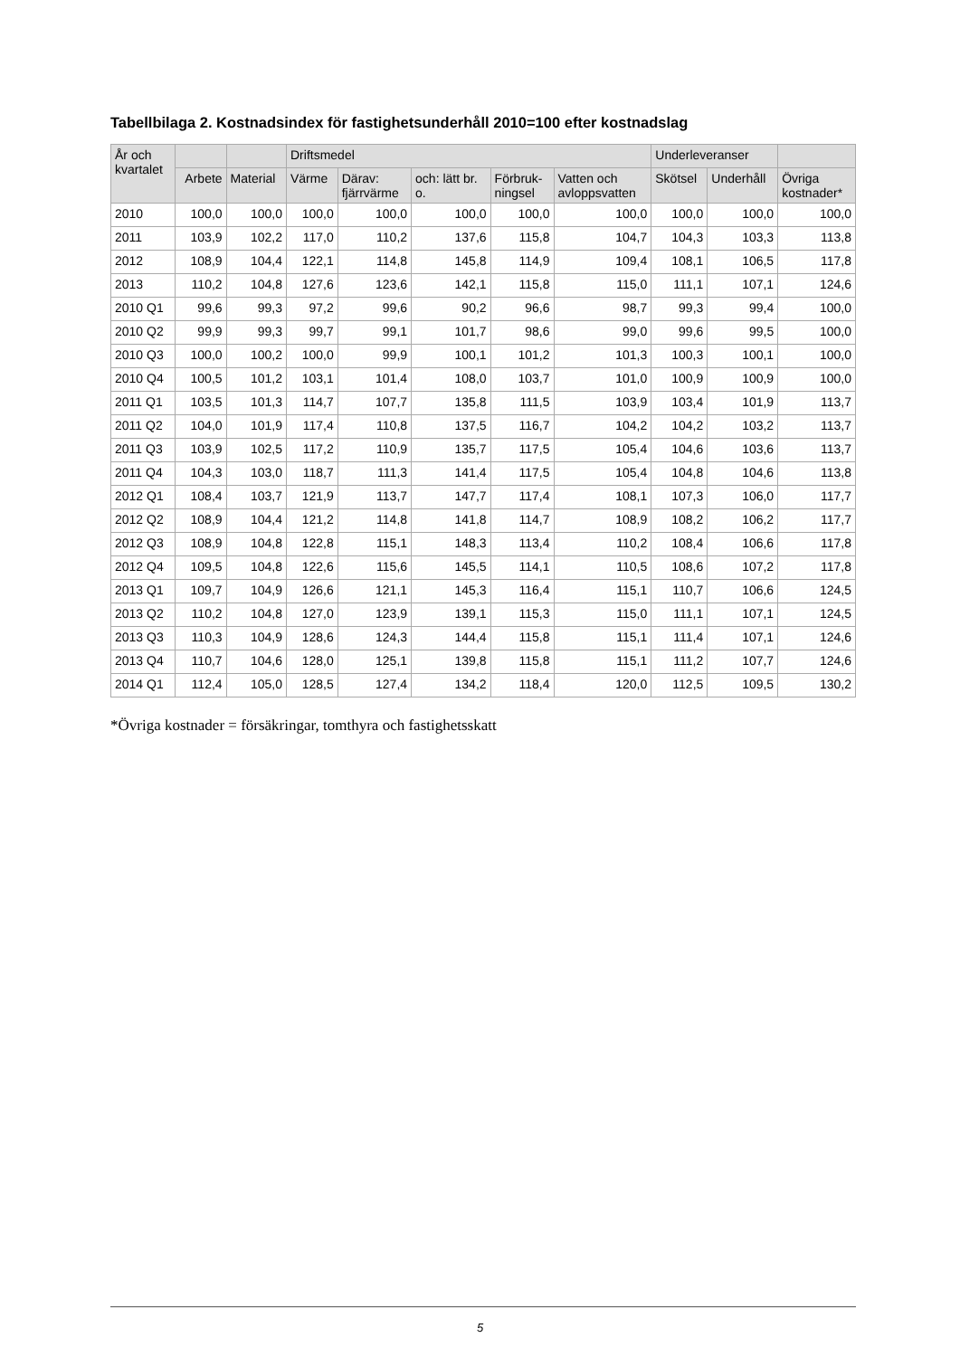Tabellbilaga 2. Kostnadsindex för fastighetsunderhåll 2010=100 efter kostnadslag
| År och kvartalet | | | Driftsmedel | | | | | Underleveranser | | |
| --- | --- | --- | --- | --- | --- | --- | --- | --- | --- | --- |
| | Arbete | Material | Värme | Därav: fjärrvärme | och: lätt br. o. | Förbruk- ningsel | Vatten och avloppsvatten | Skötsel | Underhåll | Övriga kostnader* |
| 2010 | 100,0 | 100,0 | 100,0 | 100,0 | 100,0 | 100,0 | 100,0 | 100,0 | 100,0 | 100,0 |
| 2011 | 103,9 | 102,2 | 117,0 | 110,2 | 137,6 | 115,8 | 104,7 | 104,3 | 103,3 | 113,8 |
| 2012 | 108,9 | 104,4 | 122,1 | 114,8 | 145,8 | 114,9 | 109,4 | 108,1 | 106,5 | 117,8 |
| 2013 | 110,2 | 104,8 | 127,6 | 123,6 | 142,1 | 115,8 | 115,0 | 111,1 | 107,1 | 124,6 |
| 2010 Q1 | 99,6 | 99,3 | 97,2 | 99,6 | 90,2 | 96,6 | 98,7 | 99,3 | 99,4 | 100,0 |
| 2010 Q2 | 99,9 | 99,3 | 99,7 | 99,1 | 101,7 | 98,6 | 99,0 | 99,6 | 99,5 | 100,0 |
| 2010 Q3 | 100,0 | 100,2 | 100,0 | 99,9 | 100,1 | 101,2 | 101,3 | 100,3 | 100,1 | 100,0 |
| 2010 Q4 | 100,5 | 101,2 | 103,1 | 101,4 | 108,0 | 103,7 | 101,0 | 100,9 | 100,9 | 100,0 |
| 2011 Q1 | 103,5 | 101,3 | 114,7 | 107,7 | 135,8 | 111,5 | 103,9 | 103,4 | 101,9 | 113,7 |
| 2011 Q2 | 104,0 | 101,9 | 117,4 | 110,8 | 137,5 | 116,7 | 104,2 | 104,2 | 103,2 | 113,7 |
| 2011 Q3 | 103,9 | 102,5 | 117,2 | 110,9 | 135,7 | 117,5 | 105,4 | 104,6 | 103,6 | 113,7 |
| 2011 Q4 | 104,3 | 103,0 | 118,7 | 111,3 | 141,4 | 117,5 | 105,4 | 104,8 | 104,6 | 113,8 |
| 2012 Q1 | 108,4 | 103,7 | 121,9 | 113,7 | 147,7 | 117,4 | 108,1 | 107,3 | 106,0 | 117,7 |
| 2012 Q2 | 108,9 | 104,4 | 121,2 | 114,8 | 141,8 | 114,7 | 108,9 | 108,2 | 106,2 | 117,7 |
| 2012 Q3 | 108,9 | 104,8 | 122,8 | 115,1 | 148,3 | 113,4 | 110,2 | 108,4 | 106,6 | 117,8 |
| 2012 Q4 | 109,5 | 104,8 | 122,6 | 115,6 | 145,5 | 114,1 | 110,5 | 108,6 | 107,2 | 117,8 |
| 2013 Q1 | 109,7 | 104,9 | 126,6 | 121,1 | 145,3 | 116,4 | 115,1 | 110,7 | 106,6 | 124,5 |
| 2013 Q2 | 110,2 | 104,8 | 127,0 | 123,9 | 139,1 | 115,3 | 115,0 | 111,1 | 107,1 | 124,5 |
| 2013 Q3 | 110,3 | 104,9 | 128,6 | 124,3 | 144,4 | 115,8 | 115,1 | 111,4 | 107,1 | 124,6 |
| 2013 Q4 | 110,7 | 104,6 | 128,0 | 125,1 | 139,8 | 115,8 | 115,1 | 111,2 | 107,7 | 124,6 |
| 2014 Q1 | 112,4 | 105,0 | 128,5 | 127,4 | 134,2 | 118,4 | 120,0 | 112,5 | 109,5 | 130,2 |
*Övriga kostnader = försäkringar, tomthyra och fastighetsskatt
5